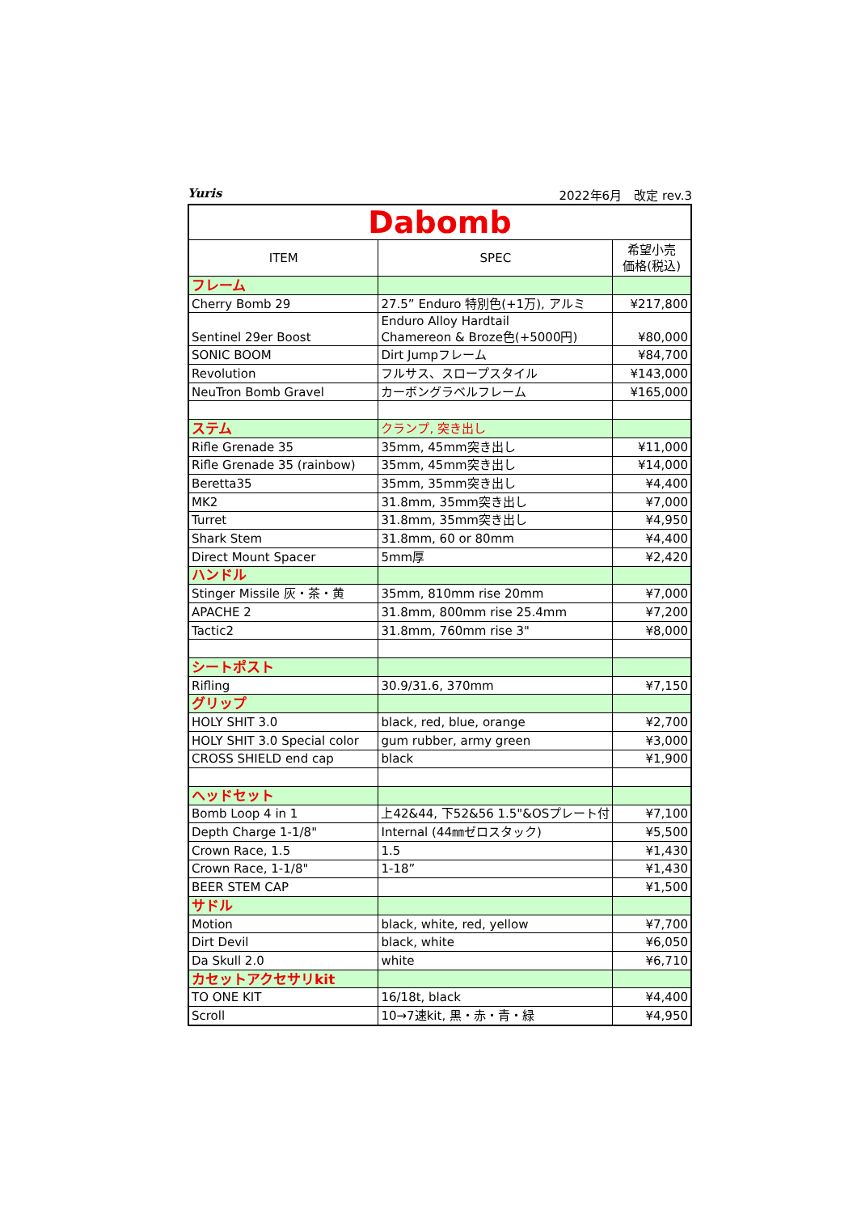Yuris 2022年6月　改定 rev.3
| Dabomb | | |
| ITEM | SPEC | 希望小売 価格(税込) |
| フレーム | | |
| Cherry Bomb 29 | 27.5” Enduro 特別色(+1万), アルミ | ¥217,800 |
| Sentinel 29er Boost | Enduro Alloy Hardtail Chamereon & Broze色(+5000円) | ¥80,000 |
| SONIC BOOM | Dirt Jumpフレーム | ¥84,700 |
| Revolution | フルサス、スロープスタイル | ¥143,000 |
| NeuTron Bomb Gravel | カーボングラベルフレーム | ¥165,000 |
| ステム | クランプ, 突き出し | |
| Rifle Grenade 35 | 35mm, 45mm突き出し | ¥11,000 |
| Rifle Grenade 35 (rainbow) | 35mm, 45mm突き出し | ¥14,000 |
| Beretta35 | 35mm, 35mm突き出し | ¥4,400 |
| MK2 | 31.8mm, 35mm突き出し | ¥7,000 |
| Turret | 31.8mm, 35mm突き出し | ¥4,950 |
| Shark Stem | 31.8mm, 60 or 80mm | ¥4,400 |
| Direct Mount Spacer | 5mm厚 | ¥2,420 |
| ハンドル | | |
| Stinger Missile 灰・茶・黄 | 35mm, 810mm rise 20mm | ¥7,000 |
| APACHE 2 | 31.8mm, 800mm rise 25.4mm | ¥7,200 |
| Tactic2 | 31.8mm, 760mm rise 3" | ¥8,000 |
| シートポスト | | |
| Rifling | 30.9/31.6, 370mm | ¥7,150 |
| グリップ | | |
| HOLY SHIT 3.0 | black, red, blue, orange | ¥2,700 |
| HOLY SHIT 3.0 Special color | gum rubber, army green | ¥3,000 |
| CROSS SHIELD end cap | black | ¥1,900 |
| ヘッドセット | | |
| Bomb Loop 4 in 1 | 上42&44, 下52&56 1.5"&OSプレート付 | ¥7,100 |
| Depth Charge 1-1/8" | Internal (44㎜ゼロスタック) | ¥5,500 |
| Crown Race, 1.5 | 1.5 | ¥1,430 |
| Crown Race, 1-1/8" | 1-18” | ¥1,430 |
| BEER STEM CAP | | ¥1,500 |
| サドル | | |
| Motion | black, white, red, yellow | ¥7,700 |
| Dirt Devil | black, white | ¥6,050 |
| Da Skull 2.0 | white | ¥6,710 |
| カセットアクセサリkit | | |
| TO ONE KIT | 16/18t, black | ¥4,400 |
| Scroll | 10→7速kit, 黒・赤・青・緑 | ¥4,950 |